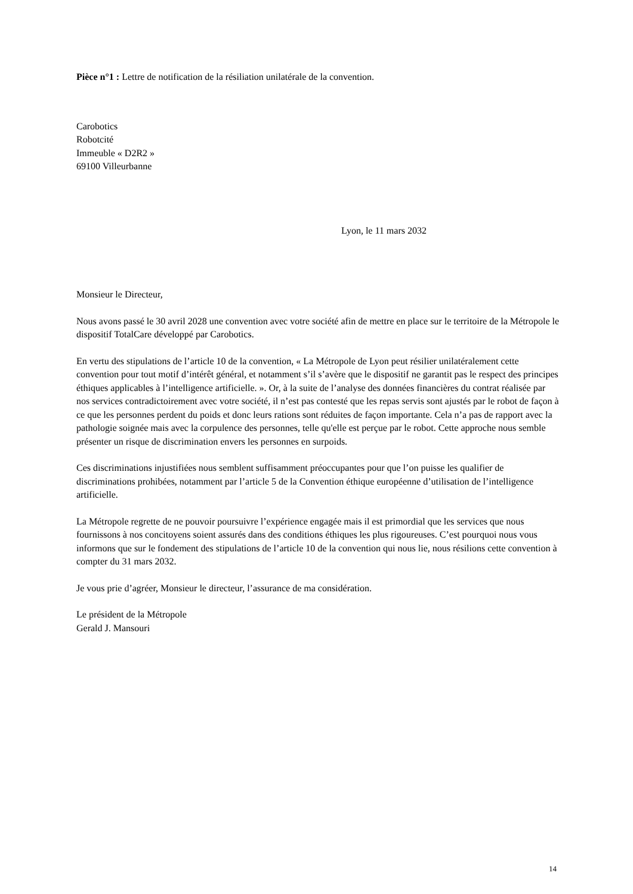Pièce n°1 : Lettre de notification de la résiliation unilatérale de la convention.
Carobotics
Robotcité
Immeuble « D2R2 »
69100 Villeurbanne
Lyon, le 11 mars 2032
Monsieur le Directeur,
Nous avons passé le 30 avril 2028 une convention avec votre société afin de mettre en place sur le territoire de la Métropole le dispositif TotalCare développé par Carobotics.
En vertu des stipulations de l’article 10 de la convention, « La Métropole de Lyon peut résilier unilatéralement cette convention pour tout motif d’intérêt général, et notamment s’il s’avère que le dispositif ne garantit pas le respect des principes éthiques applicables à l’intelligence artificielle. ». Or, à la suite de l’analyse des données financières du contrat réalisée par nos services contradictoirement avec votre société, il n’est pas contesté que les repas servis sont ajustés par le robot de façon à ce que les personnes perdent du poids et donc leurs rations sont réduites de façon importante. Cela n’a pas de rapport avec la pathologie soignée mais avec la corpulence des personnes, telle qu'elle est perçue par le robot. Cette approche nous semble présenter un risque de discrimination envers les personnes en surpoids.
Ces discriminations injustifiées nous semblent suffisamment préoccupantes pour que l’on puisse les qualifier de discriminations prohibées, notamment par l’article 5 de la Convention éthique européenne d’utilisation de l’intelligence artificielle.
La Métropole regrette de ne pouvoir poursuivre l’expérience engagée mais il est primordial que les services que nous fournissons à nos concitoyens soient assurés dans des conditions éthiques les plus rigoureuses. C’est pourquoi nous vous informons que sur le fondement des stipulations de l’article 10 de la convention qui nous lie, nous résilions cette convention à compter du 31 mars 2032.
Je vous prie d’agréer, Monsieur le directeur, l’assurance de ma considération.
Le président de la Métropole
Gerald J. Mansouri
14